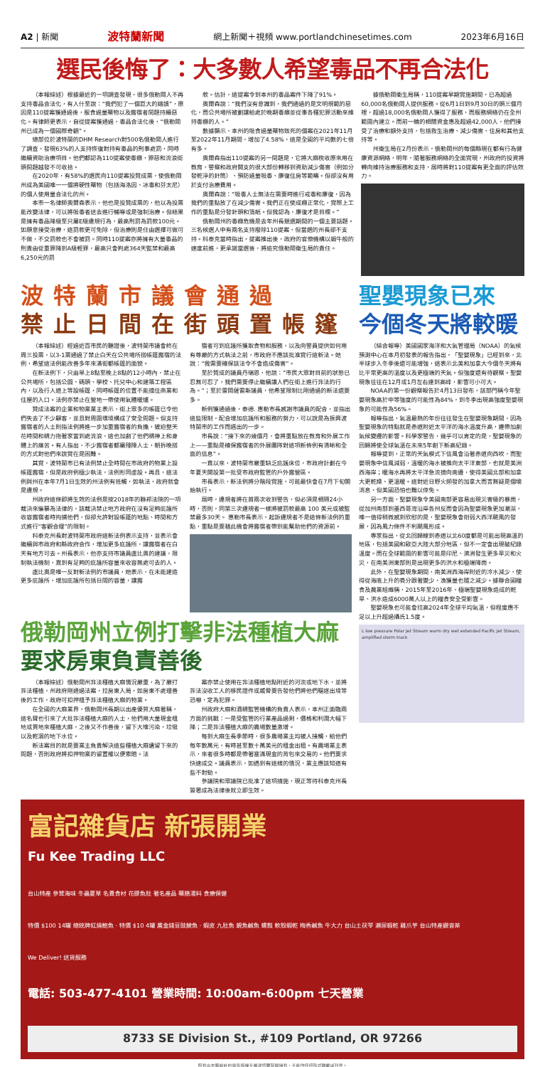A2 | 新聞 波特蘭新聞 網上新聞＋視頻 www.portlandchinesetimes.com 2023年6月16日
選民後悔了：大多數人希望毒品不再合法化
（本報綜述）根據最近的一項調查發現，很多俄勒岡人不再支持毒品合法化，有人什至說：“我們犯了一個巨大的錯誤”，原因是110提案獲通過後，服食過量藥物以及露宿者問題持續惡化。有律師更表示，自從提案獲通過，毒品合法化後，“俄勒岡州已成為一個國際奇觀”。
總部位於波特蘭的DHM Research對500名俄勒岡人進行了調查，發現63%的人支持恢復對持有毒品的刑事處罰，同時繼續資助治療項目。他們都認為110提案使毒癮，罪惡和流浪街頭問題越發不可收拾。
在2020年，有58%的選民向110提案投贊成票，使俄勒岡州成為美國唯一一個將硬性藥物（包括海洛因、冰毒和芬太尼）的個人使用量合法化的州。
本市一名律師奧爾森表示，他也是投贊成票的，他以為投票能改變法律，可以將吸毒者送去進行輔導或是強制治療。但結果是擁有毒品降級至只屬E級違規行為，最高刑罰為罰款100元。如願意接受治療，這罰款更可免除，但治療則是任由選擇可做可不做，不交罰款也不會被罰。同時110提案亦將擁有大量毒品的刑責由從重罪降到A級輕罪，最高只會判處364天監禁和最高6,250元的罰
款。估計，這提案令到本州的毒品案件下降了91%。
奧爾森說：“我們沒有意識到，我們通過的是文明規範的惡化，而公共場所被劃讓給處於晚期毒癮並從事各種犯罪活動來維持毒癮的人。”
數據顯示，本州的吸食過量藥物致死的個案在2021年11月至2022年11月期間，增加了4.58%，這是全國的平均數的七倍有多。
奧爾森指出110提案的另一問題是，它將大麻稅收原來用在教育，警察和政府開支的很大部份轉移到資助減少傷害（例如分發乾淨的針筒）、預防過量吸毒、康復住房等範疇。但卻沒有用於支付治療費用。
奧爾森說：“吸毒人士無法在需要時進行戒毒和康復，因為我們的重點放了在減少傷害。我們正在使成癮正常化，實際上工作的重點是分發針頭和箔紙。但我認為，康復才是目標。”
俄勒岡州的毒癮危機是去年州長競選期間的一個主要話題。三名候選人中有兩名支持廢除110提案，但當選的州長卻不支持。科泰克當時指出，提案推出後，政府的官僚機構以蝸牛般的速度前進，更承諾當選後，將追究俄勒岡衛生局的責任。
據俄勒岡衛生局稱，110提案早期實施期間，已為超過60,000名俄勒岡人提供服務。從6月1日到9月30日的頭三個月裡，超過18,000名俄勒岡人獲得了服務，而服務網絡仍在全州範圍內建立。而前一輪的相關資金惠及超過42,000人，他們接受了治療和額外支持，包括救生治療、減少傷害、住房和其他支持等。
州衛生局在2月份表示，俄勒岡州的每個縣現在都有行為健康資源網絡，明年，隨著服務網絡的全面實現，州政府的投資將轉向維持治療服務和支持，屆時將對110提案有更全面的評估效力。
波特蘭市議會通過
禁止日間在街頭置帳篷
（本報綜述）經過近百市民的聽證後，波特蘭市議會終在周三投票，以3-1票通過了禁止白天在公共場所搭帳篷露宿的法例，希望這法例能改善多年來滿街都帳篷的面貌。
在新法例下，只由早上8點至晚上8點的12小時內，禁止在公共場所，包括公園、碼頭、學校、托兒中心和建築工程區內，以及行人道上等設帳篷，同時帳篷的位置不能擋住商業和住屋的入口。法例亦禁止在營地一帶使用氣體暖爐。
贊成法案的企業和物業業主表示，街上眾多的帳篷已令他們失去了不少顧客，並且對周圍環境構成了安全問題。但支持露宿者的人士則指法例將進一步加重露宿者的負擔，被迫整天花時間和精力拖著家當到處流浪，這也加劇了他們精神上和身體上的痛苦。有人指出，不少露宿者都屬殘障人士，朝拆晚搭的方式對他們來說實在是困難。
其實，波特蘭市已有法例禁止全時間在市政府的物業上設帳篷露宿，但是政府例極少執法，法例形同虛設。再且，這法例與州在本年7月1日生效的州法例有抵觸，如執法，政府就會是違規。
州政府這條即將生效的法例是按2018年的聯邦法院的一項裁決來編纂為法律的，該裁決禁止地方政府在沒有足夠庇護所收容露宿者時拘捕他們，但卻允許對設帳篷的地點、時間和方式進行“客觀合理”的限制。
科泰克州長對波特蘭市政府這新法例表示支持，並表示會繼續與市政府和縣政府合作，增加更多庇護所，讓露宿者在白天有地方可去。州長表示，他亦支持市議員盧比奧的建議，限制執法機制，直到有足夠的庇護所容量來收容無處可去的人。
盧比奧是唯一反對新法例的市議員，她表示，在未能建造更多庇護所，增加庇護所包括日間的容量，讓露
宿者可到庇護所獲取食物和服務，以及向警員提供如何用有尊嚴的方式執法之前，市政府不應該批准實行這新法。她說：“我需要確保該法令不會造成傷害”。
至於贊成的議員丹瑞恩，他說：”市民大眾對目前的狀態已忍無可忍了，我們需要停止繼續讓人們在街上進行非法的行為。”；至於雷岡薩雷斯議員，他希望限制比剛通過的新法還要多。
新例獲通過後，泰德. 惠勒市長感謝市議員的配合，並指出這些限制，配合增加庇護所和服務的努力，可以說是為振興波特蘭市的工作而邁出的一步。
市長說：“接下來的幾個月，會將重點放在教育和外展工作上——重點是確保露宿者的外展團隊對這項新條例有清晰和全面的信息”。
一直以來，波特蘭市嚴重缺乏庇護床位，市政府計劃在今年夏天開設第一批受市政府監管的戶外露營區。
市長表示，新法例將分階段實施，可能最快會在7月下旬開始執行。
屆時，違規者將在首兩次收到警告，但必須是相隔24小時，否則，同第三次違規者一樣將被罰款最高 100 美元或被監禁最多30天。 惠勒市長表示，起訴違規者不是這條新法例的重點，重點是要藉此機會將露宿者帶到能幫助他們的資源前。
俄勒岡州立例打擊非法種植大麻
要求房東負責善後
（本報綜述）俄勒岡州非法種植大麻情況嚴重，為了嚴打非法種植，州政府剛通過法案，拉房東入局，如房東不處理善後的工作，政府可扣押租予非法種植大麻的物業。
在全國的大麻業界，俄勒岡州長期以出產優質大麻著稱，這名聲也引來了大批非法種植大麻的人士，他們用大量現金租地或買地來種植大麻，之後又不作善後，留下大堆污染，垃圾以及乾涸的地下水位。
新法案目的就是要業主負責解決這些種植大麻遺留下來的問題，否則政府將扣押物業的留置權以便索賠。法
案亦禁止使用在非法種植地點附近的河流或地下水，並將非法沒收工人的移民證件或威脅要告發他們將他們驅逐出境等恐嚇，定為犯罪。
州政府大麻和酒精監管機構的負責人表示，本州正面臨兩方面的挑戰：一是受監管的行業產品過剩，價格和利潤大幅下降；二是非法種植大麻的農場數量激增。
每到大麻生長季節時，很多農場業主均被人接觸，給他們每年數萬元，有時甚至數十萬美元的租金出租。有農場業主表示，來者很多時都是帶著塞滿現金的背包來交易的。他們要求快速成交。議員表示，如遇到有這樣的情況，業主應該知道有些不對勁。
參議院和眾議院已批准了這項措施，現正等待科泰克州長簽署成為法律後就立即生效。
聖嬰現象已來
今個冬天將較暖
（綜合報導）美國國家海洋和大氣管理局（NOAA）的氣候預測中心在本月初發表的報告指出，「聖嬰現象」已經到來，北半球步入冬季後還可能增強，這表示北美和加拿大今個冬天將有比平常更高的溫度以及更極端的天氣。但強度還有待觀察。聖嬰現象往往在12月或1月左右達到高峰，影響可小可大。
NOAA的第一份觀察報告於4月13日發布，該部門稱今年聖嬰現象高於中等強度的可能性為84%，到冬季出現高強度聖嬰現象的可能性為56%。
報導指出，氣溫最熱的年份往往發生在聖嬰現象期間，因為聖嬰現象的特點就是赤道附近太平洋的海水溫度升高，連帶加劇氣候變遷的影響。科學家警告，幾乎可以肯定的是，聖嬰現象的回歸將使全球氣溫在未來5年創下新高紀錄。
報導提到，正常的天氣模式下信風會沿著赤道向西吹，而聖嬰現象中信風減弱，溫暖的海水被推向太平洋東部，也就是美洲西海岸；暖海水再將太平洋急流擠向南邊，使得美國北部和加拿大更乾燥、更溫暖。這對近日野火頻發的加拿大而言無疑是個壞消息，但美國恐怕也難以倖免。
另一方面，聖嬰現象令美國南部更容易出現災害級的暴雨，從加州南部到墨西哥灣沿岸各州反而會因為聖嬰現象更加潮濕，唯一值得稍微感到欣慰的是，聖嬰現象會削弱大西洋颶風的發展，因為風力條件不利颶風形成。
專家指出，從北回歸線到赤道以北60度都是可能出現高溫的地區，包括美國和歐亞大陸大部分地區，但不一定會出現破紀錄溫度。而在全球範圍的影響可能是印尼、澳洲發生更多旱災和火災，在南美洲東部則是出現更多的洪水和極端降雨。
此外，在聖嬰現象期間，南美洲西海岸附近的冷水減少，使得從海底上升的養分跟著變少，漁獲量也隨之減少。據聯合國糧食及農業組織稱，2015年至2016年，極端聖嬰現象造成的乾旱、洪水造成6000萬人以上的糧食安全受影響。
聖嬰現象也可能會拉高2024年全球平均氣溫，但程度應不足以上升超過攝氏1.5度。
L low pressure Polar Jet Stream warm dry wet extended Pacific Jet Stream, amplified storm track
富記雜貨店 新張開業
Fu Kee Trading LLC
台山特產 參茸海味 冬蟲夏草 名貴食材 花膠魚肚 著名產品 藥膳湯料 食療保健
特價 $100 14罐 總統牌紅燒鮑魚 · 特價 $10 4罐 鷹金錢豆豉鯪魚 · 蝦皮 九肚魚 蜆魚鹹魚 螺鼓 軟殼蝦乾 梅香鹹魚 牛大力 台山土茯苓 瀨尿蝦乾 雞爪芋 台山特產觀音茶
We Deliver! 送貨服務
電話: 503-477-4101 營業時間: 10:00am-6:00pm 七天營業
8733 SE Division St., #109 Portland, OR 97266
所有由本報設計的廣告版權全屬波特蘭新聞擁有，不能作任何形式轉載或刊登。